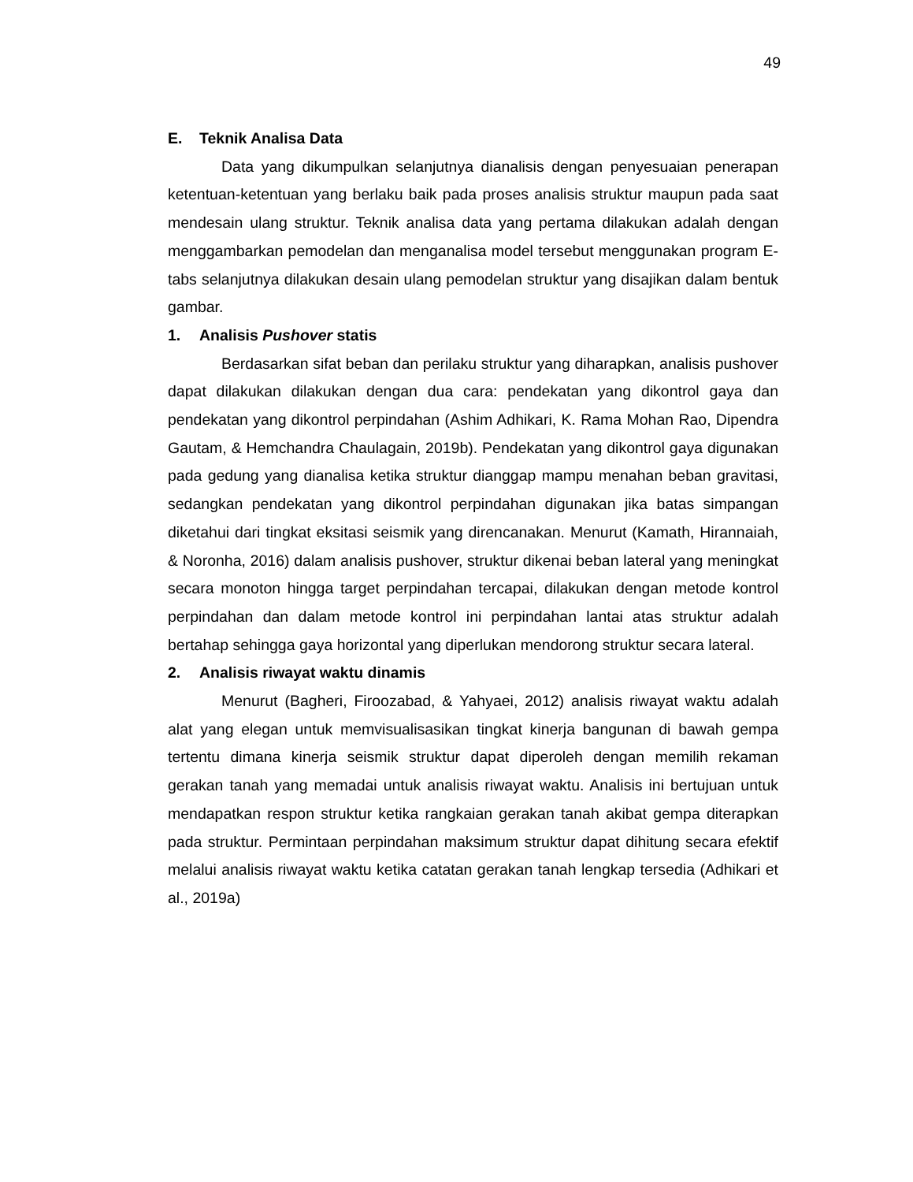49
E. Teknik Analisa Data
Data yang dikumpulkan selanjutnya dianalisis dengan penyesuaian penerapan ketentuan-ketentuan yang berlaku baik pada proses analisis struktur maupun pada saat mendesain ulang struktur. Teknik analisa data yang pertama dilakukan adalah dengan menggambarkan pemodelan dan menganalisa model tersebut menggunakan program E-tabs selanjutnya dilakukan desain ulang pemodelan struktur yang disajikan dalam bentuk gambar.
1. Analisis Pushover statis
Berdasarkan sifat beban dan perilaku struktur yang diharapkan, analisis pushover dapat dilakukan dilakukan dengan dua cara: pendekatan yang dikontrol gaya dan pendekatan yang dikontrol perpindahan (Ashim Adhikari, K. Rama Mohan Rao, Dipendra Gautam, & Hemchandra Chaulagain, 2019b). Pendekatan yang dikontrol gaya digunakan pada gedung yang dianalisa ketika struktur dianggap mampu menahan beban gravitasi, sedangkan pendekatan yang dikontrol perpindahan digunakan jika batas simpangan diketahui dari tingkat eksitasi seismik yang direncanakan. Menurut (Kamath, Hirannaiah, & Noronha, 2016) dalam analisis pushover, struktur dikenai beban lateral yang meningkat secara monoton hingga target perpindahan tercapai, dilakukan dengan metode kontrol perpindahan dan dalam metode kontrol ini perpindahan lantai atas struktur adalah bertahap sehingga gaya horizontal yang diperlukan mendorong struktur secara lateral.
2. Analisis riwayat waktu dinamis
Menurut (Bagheri, Firoozabad, & Yahyaei, 2012) analisis riwayat waktu adalah alat yang elegan untuk memvisualisasikan tingkat kinerja bangunan di bawah gempa tertentu dimana kinerja seismik struktur dapat diperoleh dengan memilih rekaman gerakan tanah yang memadai untuk analisis riwayat waktu. Analisis ini bertujuan untuk mendapatkan respon struktur ketika rangkaian gerakan tanah akibat gempa diterapkan pada struktur. Permintaan perpindahan maksimum struktur dapat dihitung secara efektif melalui analisis riwayat waktu ketika catatan gerakan tanah lengkap tersedia (Adhikari et al., 2019a)